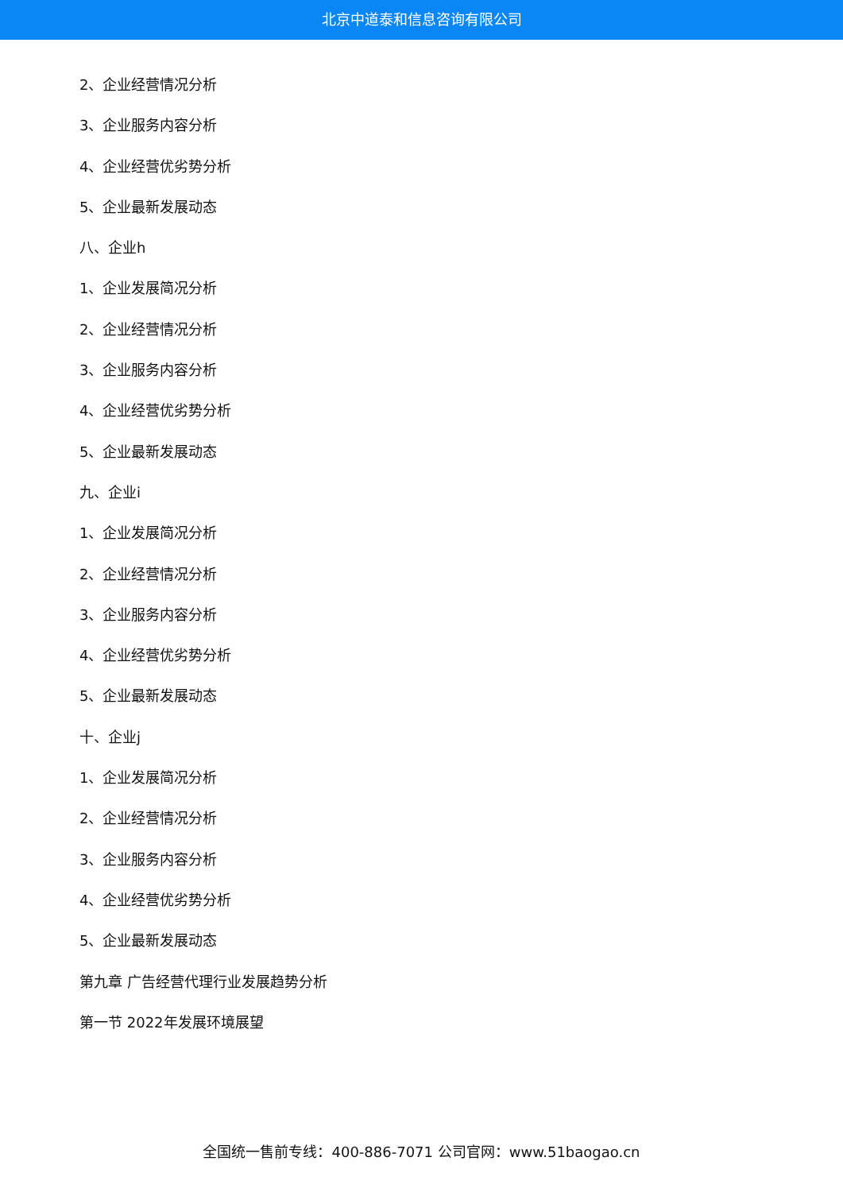北京中道泰和信息咨询有限公司
2、企业经营情况分析
3、企业服务内容分析
4、企业经营优劣势分析
5、企业最新发展动态
八、企业h
1、企业发展简况分析
2、企业经营情况分析
3、企业服务内容分析
4、企业经营优劣势分析
5、企业最新发展动态
九、企业i
1、企业发展简况分析
2、企业经营情况分析
3、企业服务内容分析
4、企业经营优劣势分析
5、企业最新发展动态
十、企业j
1、企业发展简况分析
2、企业经营情况分析
3、企业服务内容分析
4、企业经营优劣势分析
5、企业最新发展动态
第九章 广告经营代理行业发展趋势分析
第一节 2022年发展环境展望
全国统一售前专线：400-886-7071 公司官网：www.51baogao.cn